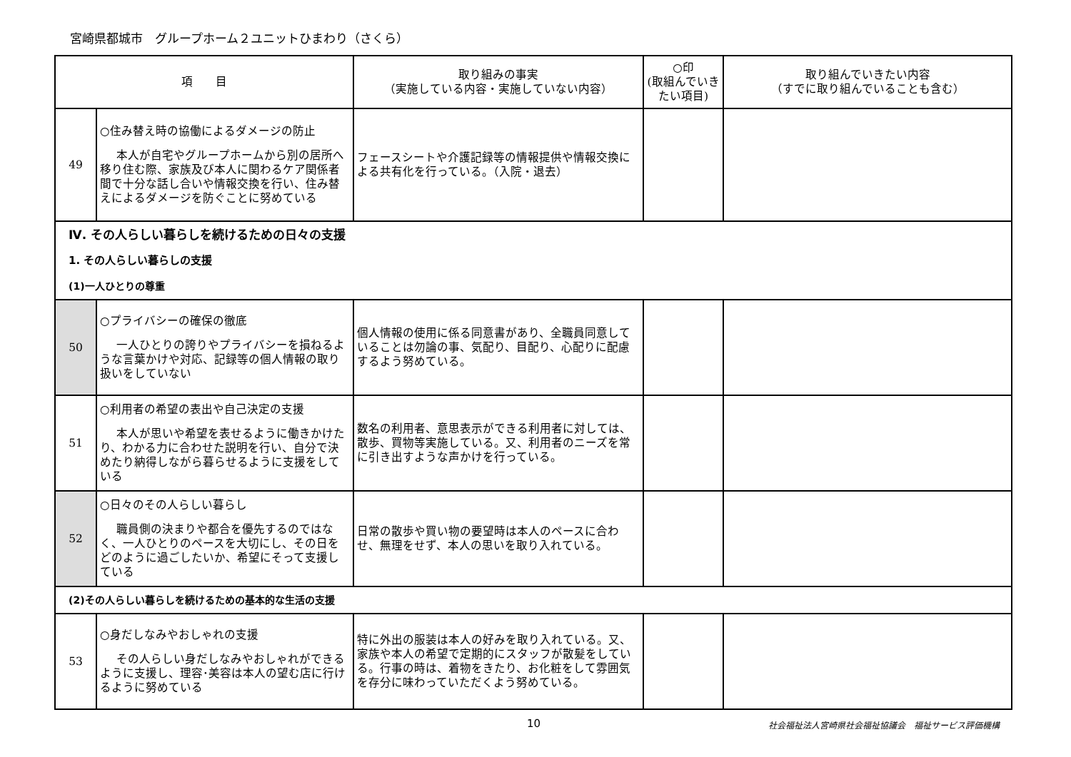宮崎県都城市　グループホーム２ユニットひまわり（さくら）
| 項 目 | | 取り組みの事実 （実施している内容・実施していない内容） | ○印 (取組んでいきたい項目) | 取り組んでいきたい内容 （すでに取り組んでいることも含む） |
| --- | --- | --- | --- | --- |
| 49 | ○住み替え時の協働によるダメージの防止 本人が自宅やグループホームから別の居所へ移り住む際、家族及び本人に関わるケア関係者間で十分な話し合いや情報交換を行い、住み替えによるダメージを防ぐことに努めている | フェースシートや介護記録等の情報提供や情報交換による共有化を行っている。（入院・退去） | | |
| Ⅳ. その人らしい暮らしを続けるための日々の支援 | | | | |
| 1. その人らしい暮らしの支援 | | | | |
| (1)一人ひとりの尊重 | | | | |
| 50 | ○プライバシーの確保の徹底 一人ひとりの誇りやプライバシーを損ねるような言葉かけや対応、記録等の個人情報の取り扱いをしていない | 個人情報の使用に係る同意書があり、全職員同意していることは勿論の事、気配り、目配り、心配りに配慮するよう努めている。 | | |
| 51 | ○利用者の希望の表出や自己決定の支援 本人が思いや希望を表せるように働きかけたり、わかる力に合わせた説明を行い、自分で決めたり納得しながら暮らせるように支援をしている | 数名の利用者、意思表示ができる利用者に対しては、散歩、買物等実施している。又、利用者のニーズを常に引き出すような声かけを行っている。 | | |
| 52 | ○日々のその人らしい暮らし 職員側の決まりや都合を優先するのではなく、一人ひとりのペースを大切にし、その日をどのように過ごしたいか、希望にそって支援している | 日常の散歩や買い物の要望時は本人のペースに合わせ、無理をせず、本人の思いを取り入れている。 | | |
| (2)その人らしい暮らしを続けるための基本的な生活の支援 | | | | |
| 53 | ○身だしなみやおしゃれの支援 その人らしい身だしなみやおしゃれができるように支援し、理容･美容は本人の望む店に行けるように努めている | 特に外出の服装は本人の好みを取り入れている。又、家族や本人の希望で定期的にスタッフが散髪をしている。行事の時は、着物をきたり、お化粧をして雰囲気を存分に味わっていただくよう努めている。 | | |
10 社会福祉法人宮崎県社会福祉協議会　福祉サービス評価機構